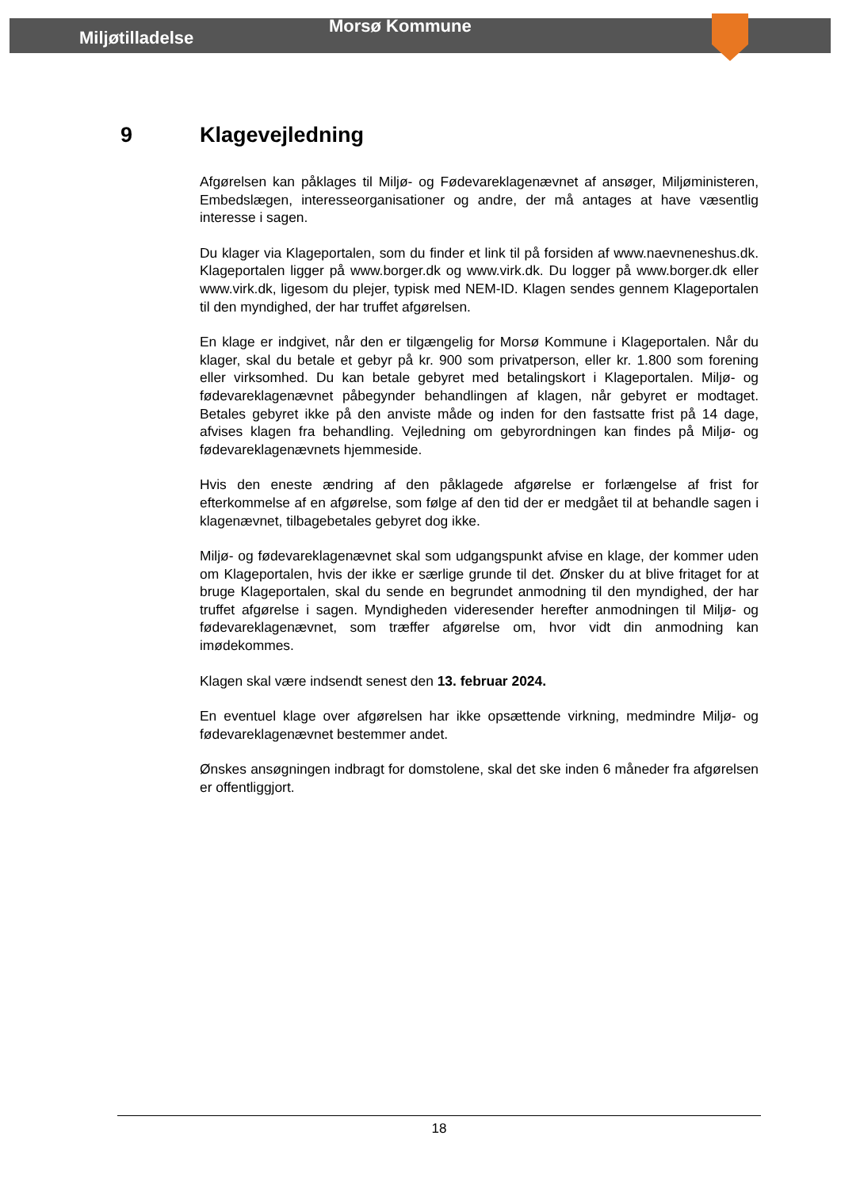Miljøtilladelse
Morsø Kommune
9 Klagevejledning
Afgørelsen kan påklages til Miljø- og Fødevareklagenævnet af ansøger, Miljøministeren, Embedslægen, interesseorganisationer og andre, der må antages at have væsentlig interesse i sagen.
Du klager via Klageportalen, som du finder et link til på forsiden af www.naevneneshus.dk. Klageportalen ligger på www.borger.dk og www.virk.dk. Du logger på www.borger.dk eller www.virk.dk, ligesom du plejer, typisk med NEM-ID. Klagen sendes gennem Klageportalen til den myndighed, der har truffet afgørelsen.
En klage er indgivet, når den er tilgængelig for Morsø Kommune i Klageportalen. Når du klager, skal du betale et gebyr på kr. 900 som privatperson, eller kr. 1.800 som forening eller virksomhed. Du kan betale gebyret med betalingskort i Klageportalen. Miljø- og fødevareklagenævnet påbegynder behandlingen af klagen, når gebyret er modtaget. Betales gebyret ikke på den anviste måde og inden for den fastsatte frist på 14 dage, afvises klagen fra behandling. Vejledning om gebyrordningen kan findes på Miljø- og fødevareklagenævnets hjemmeside.
Hvis den eneste ændring af den påklagede afgørelse er forlængelse af frist for efterkommelse af en afgørelse, som følge af den tid der er medgået til at behandle sagen i klagenævnet, tilbagebetales gebyret dog ikke.
Miljø- og fødevareklagenævnet skal som udgangspunkt afvise en klage, der kommer uden om Klageportalen, hvis der ikke er særlige grunde til det. Ønsker du at blive fritaget for at bruge Klageportalen, skal du sende en begrundet anmodning til den myndighed, der har truffet afgørelse i sagen. Myndigheden videresender herefter anmodningen til Miljø- og fødevareklagenævnet, som træffer afgørelse om, hvor vidt din anmodning kan imødekommes.
Klagen skal være indsendt senest den 13. februar 2024.
En eventuel klage over afgørelsen har ikke opsættende virkning, medmindre Miljø- og fødevareklagenævnet bestemmer andet.
Ønskes ansøgningen indbragt for domstolene, skal det ske inden 6 måneder fra afgørelsen er offentliggjort.
18